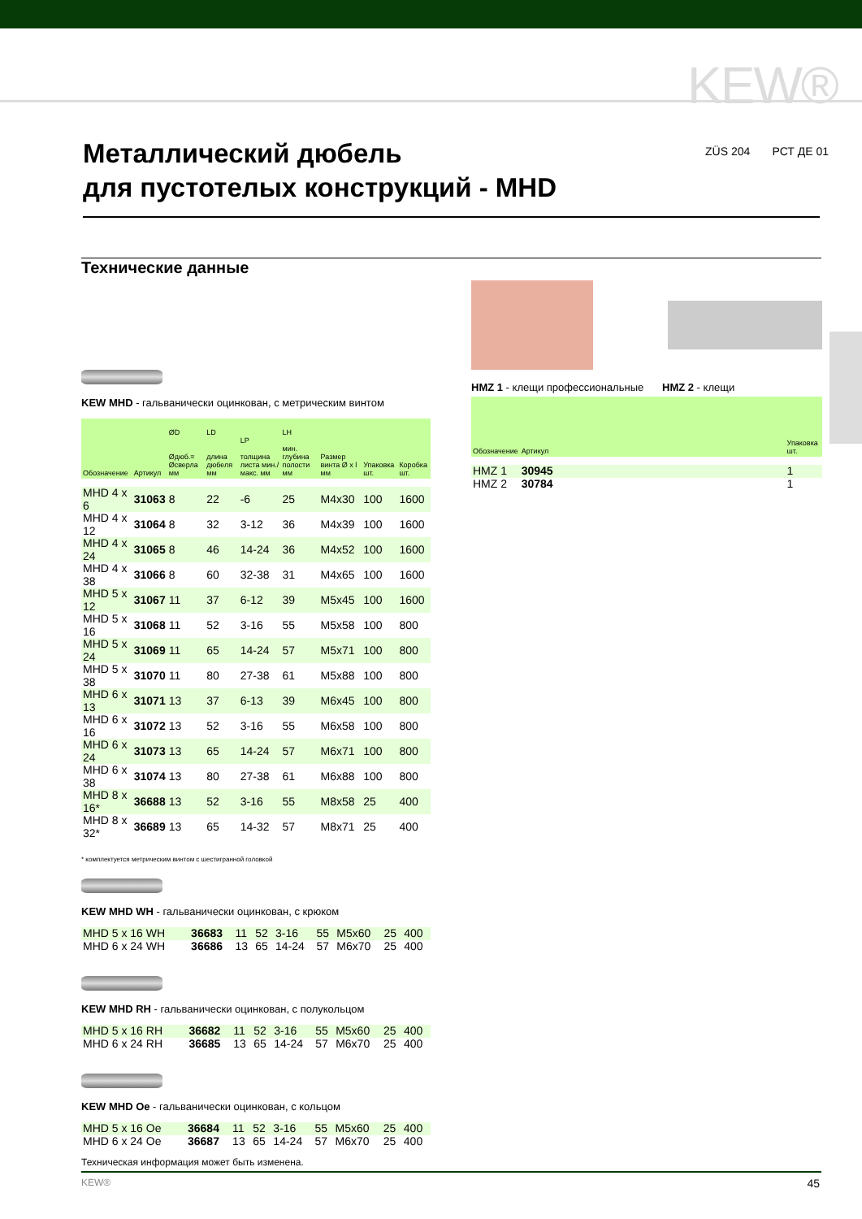KEW®
Металлический дюбель
для пустотелых конструкций - MHD
ZÜS 204 РСТ ДЕ 01
Технические данные
KEW MHD - гальванически оцинкован, с метрическим винтом
| Обозначение | Артикул | ØD Øдюб.= Øсверла мм | LD длина дюбеля мм | LP толщина листа мин./макс. мм | LH мин. глубина полости мм | Размер винта Ø x l мм | Упаковка шт. | Коробка шт. |
| --- | --- | --- | --- | --- | --- | --- | --- | --- |
| MHD 4 x 6 | 31063 | 8 | 22 | -6 | 25 | M4x30 | 100 | 1600 |
| MHD 4 x 12 | 31064 | 8 | 32 | 3-12 | 36 | M4x39 | 100 | 1600 |
| MHD 4 x 24 | 31065 | 8 | 46 | 14-24 | 36 | M4x52 | 100 | 1600 |
| MHD 4 x 38 | 31066 | 8 | 60 | 32-38 | 31 | M4x65 | 100 | 1600 |
| MHD 5 x 12 | 31067 | 11 | 37 | 6-12 | 39 | M5x45 | 100 | 1600 |
| MHD 5 x 16 | 31068 | 11 | 52 | 3-16 | 55 | M5x58 | 100 | 800 |
| MHD 5 x 24 | 31069 | 11 | 65 | 14-24 | 57 | M5x71 | 100 | 800 |
| MHD 5 x 38 | 31070 | 11 | 80 | 27-38 | 61 | M5x88 | 100 | 800 |
| MHD 6 x 13 | 31071 | 13 | 37 | 6-13 | 39 | M6x45 | 100 | 800 |
| MHD 6 x 16 | 31072 | 13 | 52 | 3-16 | 55 | M6x58 | 100 | 800 |
| MHD 6 x 24 | 31073 | 13 | 65 | 14-24 | 57 | M6x71 | 100 | 800 |
| MHD 6 x 38 | 31074 | 13 | 80 | 27-38 | 61 | M6x88 | 100 | 800 |
| MHD 8 x 16* | 36688 | 13 | 52 | 3-16 | 55 | M8x58 | 25 | 400 |
| MHD 8 x 32* | 36689 | 13 | 65 | 14-32 | 57 | M8x71 | 25 | 400 |
* комплектуется метрическим винтом с шестигранной головкой
KEW MHD WH - гальванически оцинкован, с крюком
| MHD 5 x 16 WH | 36683 | 11 | 52 | 3-16 | 55 | M5x60 | 25 | 400 |
| MHD 6 x 24 WH | 36686 | 13 | 65 | 14-24 | 57 | M6x70 | 25 | 400 |
KEW MHD RH - гальванически оцинкован, с полукольцом
| MHD 5 x 16 RH | 36682 | 11 | 52 | 3-16 | 55 | M5x60 | 25 | 400 |
| MHD 6 x 24 RH | 36685 | 13 | 65 | 14-24 | 57 | M6x70 | 25 | 400 |
KEW MHD Oe - гальванически оцинкован, с кольцом
| MHD 5 x 16 Oe | 36684 | 11 | 52 | 3-16 | 55 | M5x60 | 25 | 400 |
| MHD 6 x 24 Oe | 36687 | 13 | 65 | 14-24 | 57 | M6x70 | 25 | 400 |
HMZ 1 - клещи профессиональные HMZ 2 - клещи
| Обозначение | Артикул | | Упаковка шт. |
| --- | --- | --- | --- |
| HMZ 1 | 30945 | | 1 |
| HMZ 2 | 30784 | | 1 |
Техническая информация может быть изменена.
KEW® 45